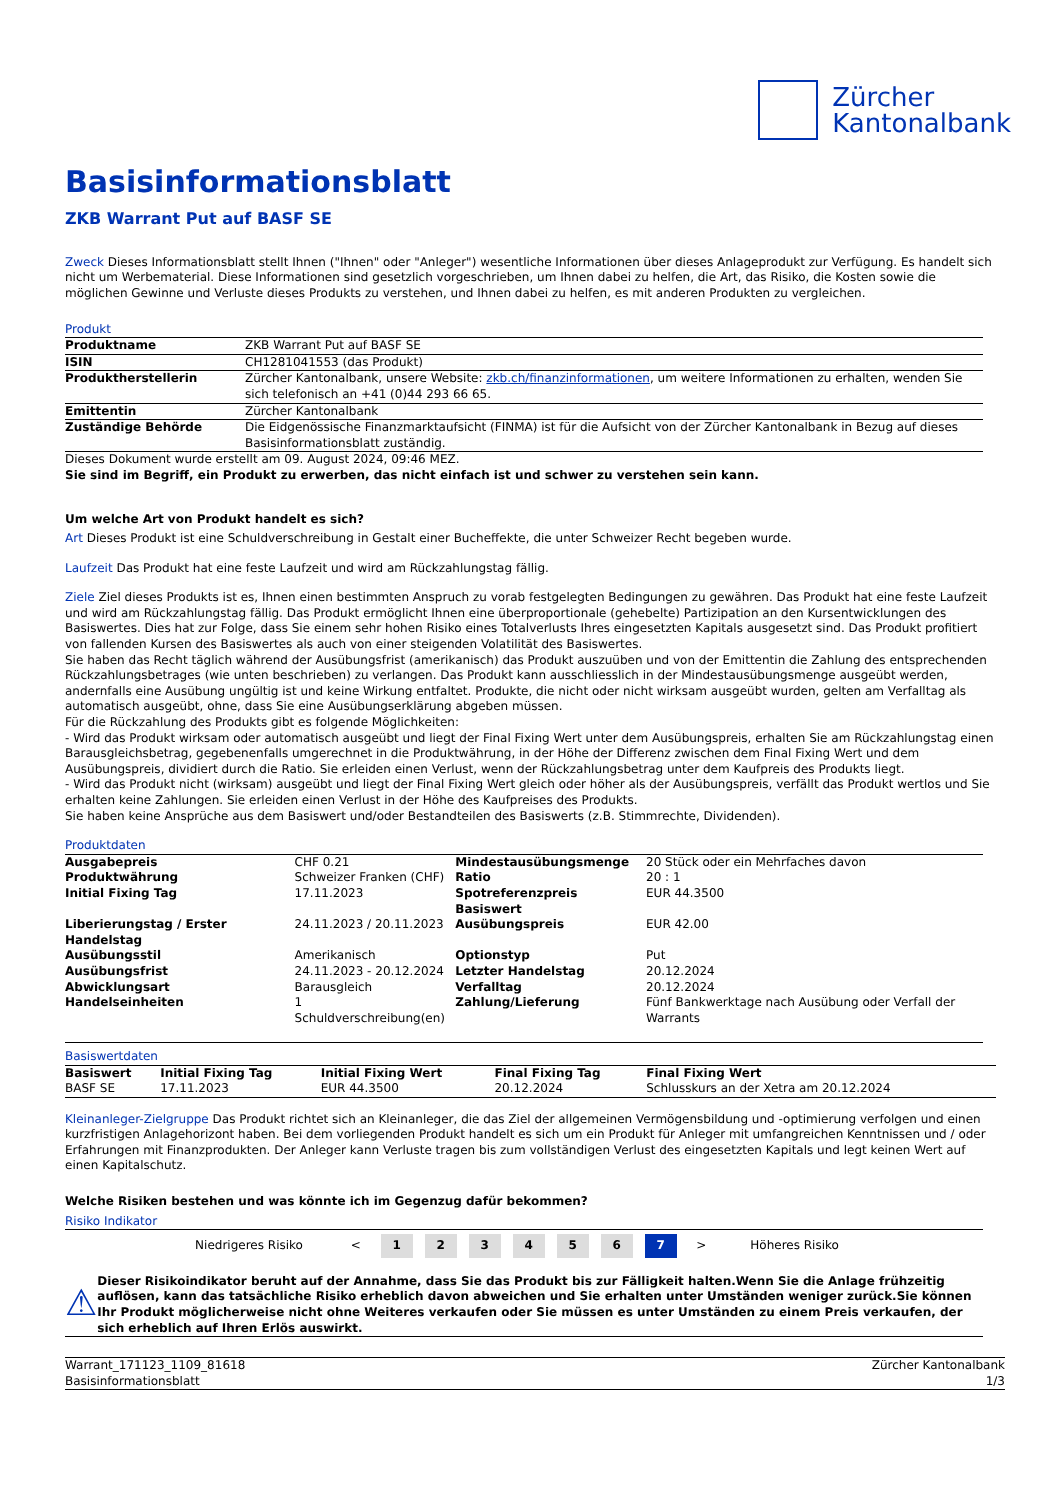Zürcher
Kantonalbank
Basisinformationsblatt
ZKB Warrant Put auf BASF SE
Zweck Dieses Informationsblatt stellt Ihnen ("Ihnen" oder "Anleger") wesentliche Informationen über dieses Anlageprodukt zur Verfügung. Es handelt sich nicht um Werbematerial. Diese Informationen sind gesetzlich vorgeschrieben, um Ihnen dabei zu helfen, die Art, das Risiko, die Kosten sowie die möglichen Gewinne und Verluste dieses Produkts zu verstehen, und Ihnen dabei zu helfen, es mit anderen Produkten zu vergleichen.
Produkt
| Produktname | ZKB Warrant Put auf BASF SE |
| ISIN | CH1281041553 (das Produkt) |
| Produktherstellerin | Zürcher Kantonalbank, unsere Website: zkb.ch/finanzinformationen , um weitere Informationen zu erhalten, wenden Sie sich telefonisch an +41 (0)44 293 66 65. |
| Emittentin | Zürcher Kantonalbank |
| Zuständige Behörde | Die Eidgenössische Finanzmarktaufsicht (FINMA) ist für die Aufsicht von der Zürcher Kantonalbank in Bezug auf dieses Basisinformationsblatt zuständig. |
Dieses Dokument wurde erstellt am 09. August 2024, 09:46 MEZ.
Sie sind im Begriff, ein Produkt zu erwerben, das nicht einfach ist und schwer zu verstehen sein kann.
Um welche Art von Produkt handelt es sich?
Art Dieses Produkt ist eine Schuldverschreibung in Gestalt einer Bucheffekte, die unter Schweizer Recht begeben wurde.
Laufzeit Das Produkt hat eine feste Laufzeit und wird am Rückzahlungstag fällig.
Ziele Ziel dieses Produkts ist es, Ihnen einen bestimmten Anspruch zu vorab festgelegten Bedingungen zu gewähren. Das Produkt hat eine feste Laufzeit und wird am Rückzahlungstag fällig. Das Produkt ermöglicht Ihnen eine überproportionale (gehebelte) Partizipation an den Kursentwicklungen des Basiswertes. Dies hat zur Folge, dass Sie einem sehr hohen Risiko eines Totalverlusts Ihres eingesetzten Kapitals ausgesetzt sind. Das Produkt profitiert von fallenden Kursen des Basiswertes als auch von einer steigenden Volatilität des Basiswertes.
Sie haben das Recht täglich während der Ausübungsfrist (amerikanisch) das Produkt auszuüben und von der Emittentin die Zahlung des entsprechenden Rückzahlungsbetrages (wie unten beschrieben) zu verlangen. Das Produkt kann ausschliesslich in der Mindestausübungsmenge ausgeübt werden, andernfalls eine Ausübung ungültig ist und keine Wirkung entfaltet. Produkte, die nicht oder nicht wirksam ausgeübt wurden, gelten am Verfalltag als automatisch ausgeübt, ohne, dass Sie eine Ausübungserklärung abgeben müssen.
Für die Rückzahlung des Produkts gibt es folgende Möglichkeiten:
- Wird das Produkt wirksam oder automatisch ausgeübt und liegt der Final Fixing Wert unter dem Ausübungspreis, erhalten Sie am Rückzahlungstag einen Barausgleichsbetrag, gegebenenfalls umgerechnet in die Produktwährung, in der Höhe der Differenz zwischen dem Final Fixing Wert und dem Ausübungspreis, dividiert durch die Ratio. Sie erleiden einen Verlust, wenn der Rückzahlungsbetrag unter dem Kaufpreis des Produkts liegt.
- Wird das Produkt nicht (wirksam) ausgeübt und liegt der Final Fixing Wert gleich oder höher als der Ausübungspreis, verfällt das Produkt wertlos und Sie erhalten keine Zahlungen. Sie erleiden einen Verlust in der Höhe des Kaufpreises des Produkts.
Sie haben keine Ansprüche aus dem Basiswert und/oder Bestandteilen des Basiswerts (z.B. Stimmrechte, Dividenden).
Produktdaten
| Ausgabepreis | CHF 0.21 | Mindestausübungsmenge | 20 Stück oder ein Mehrfaches davon |
| Produktwährung | Schweizer Franken (CHF) | Ratio | 20 : 1 |
| Initial Fixing Tag | 17.11.2023 | Spotreferenzpreis Basiswert | EUR 44.3500 |
| Liberierungstag / Erster Handelstag | 24.11.2023 / 20.11.2023 | Ausübungspreis | EUR 42.00 |
| Ausübungsstil | Amerikanisch | Optionstyp | Put |
| Ausübungsfrist | 24.11.2023 - 20.12.2024 | Letzter Handelstag | 20.12.2024 |
| Abwicklungsart | Barausgleich | Verfalltag | 20.12.2024 |
| Handelseinheiten | 1 Schuldverschreibung(en) | Zahlung/Lieferung | Fünf Bankwerktage nach Ausübung oder Verfall der Warrants |
Basiswertdaten
| Basiswert | Initial Fixing Tag | Initial Fixing Wert | Final Fixing Tag | Final Fixing Wert |
| BASF SE | 17.11.2023 | EUR 44.3500 | 20.12.2024 | Schlusskurs an der Xetra am 20.12.2024 |
Kleinanleger-Zielgruppe Das Produkt richtet sich an Kleinanleger, die das Ziel der allgemeinen Vermögensbildung und -optimierung verfolgen und einen kurzfristigen Anlagehorizont haben. Bei dem vorliegenden Produkt handelt es sich um ein Produkt für Anleger mit umfangreichen Kenntnissen und / oder Erfahrungen mit Finanzprodukten. Der Anleger kann Verluste tragen bis zum vollständigen Verlust des eingesetzten Kapitals und legt keinen Wert auf einen Kapitalschutz.
Welche Risiken bestehen und was könnte ich im Gegenzug dafür bekommen?
Risiko Indikator
| Niedrigeres Risiko | < | 1 | 2 | 3 | 4 | 5 | 6 | 7 | > | Höheres Risiko |
⚠
Dieser Risikoindikator beruht auf der Annahme, dass Sie das Produkt bis zur Fälligkeit halten.Wenn Sie die Anlage frühzeitig auflösen, kann das tatsächliche Risiko erheblich davon abweichen und Sie erhalten unter Umständen weniger zurück.Sie können Ihr Produkt möglicherweise nicht ohne Weiteres verkaufen oder Sie müssen es unter Umständen zu einem Preis verkaufen, der sich erheblich auf Ihren Erlös auswirkt.
Warrant_171123_1109_81618
Basisinformationsblatt
Zürcher Kantonalbank
1/3